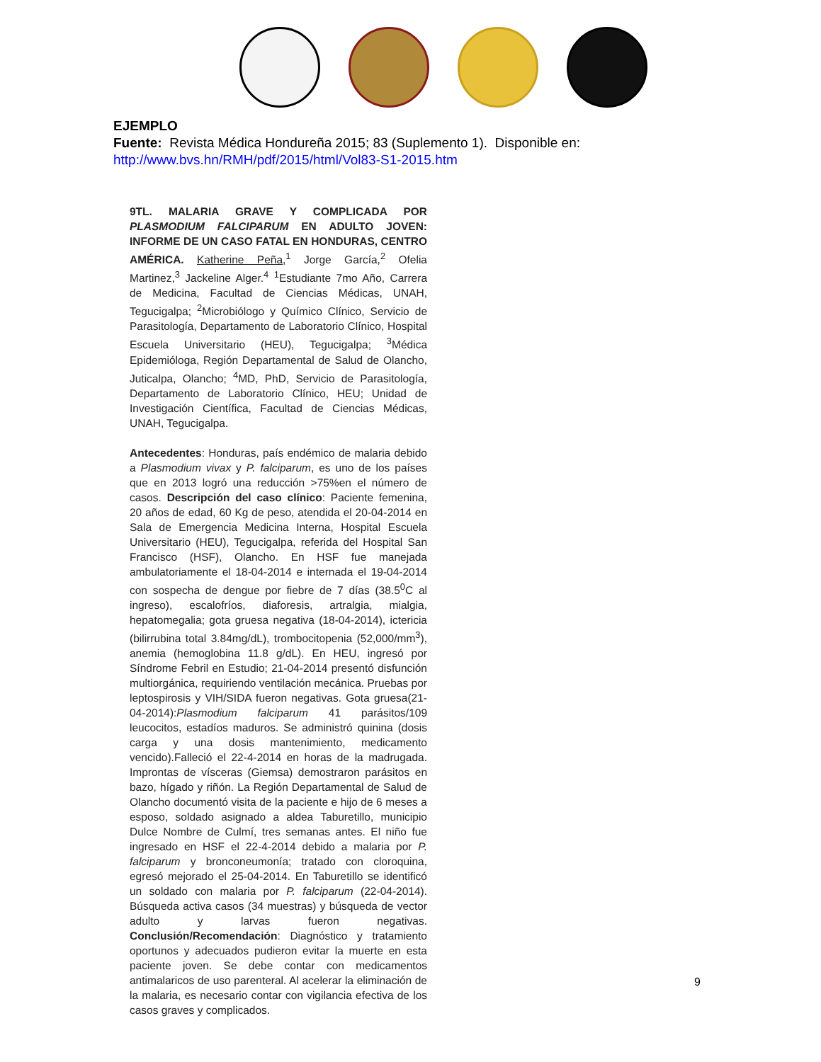EJEMPLO
Fuente: Revista Médica Hondureña 2015; 83 (Suplemento 1). Disponible en:
http://www.bvs.hn/RMH/pdf/2015/html/Vol83-S1-2015.htm
9TL. MALARIA GRAVE Y COMPLICADA POR PLASMODIUM FALCIPARUM EN ADULTO JOVEN: INFORME DE UN CASO FATAL EN HONDURAS, CENTRO AMÉRICA. Katherine Peña,<sup>1</sup> Jorge García,<sup>2</sup> Ofelia Martinez,<sup>3</sup> Jackeline Alger.<sup>4</sup> <sup>1</sup>Estudiante 7mo Año, Carrera de Medicina, Facultad de Ciencias Médicas, UNAH, Tegucigalpa; <sup>2</sup>Microbiólogo y Químico Clínico, Servicio de Parasitología, Departamento de Laboratorio Clínico, Hospital Escuela Universitario (HEU), Tegucigalpa; <sup>3</sup>Médica Epidemióloga, Región Departamental de Salud de Olancho, Juticalpa, Olancho; <sup>4</sup>MD, PhD, Servicio de Parasitología, Departamento de Laboratorio Clínico, HEU; Unidad de Investigación Científica, Facultad de Ciencias Médicas, UNAH, Tegucigalpa.
Antecedentes: Honduras, país endémico de malaria debido a Plasmodium vivax y P. falciparum, es uno de los países que en 2013 logró una reducción >75%en el número de casos. Descripción del caso clínico: Paciente femenina, 20 años de edad, 60 Kg de peso, atendida el 20-04-2014 en Sala de Emergencia Medicina Interna, Hospital Escuela Universitario (HEU), Tegucigalpa, referida del Hospital San Francisco (HSF), Olancho. En HSF fue manejada ambulatoriamente el 18-04-2014 e internada el 19-04-2014 con sospecha de dengue por fiebre de 7 días (38.5<sup>0</sup>C al ingreso), escalofríos, diaforesis, artralgia, mialgia, hepatomegalia; gota gruesa negativa (18-04-2014), ictericia (bilirrubina total 3.84mg/dL), trombocitopenia (52,000/mm<sup>3</sup>), anemia (hemoglobina 11.8 g/dL). En HEU, ingresó por Síndrome Febril en Estudio; 21-04-2014 presentó disfunción multiorgánica, requiriendo ventilación mecánica. Pruebas por leptospirosis y VIH/SIDA fueron negativas. Gota gruesa(21-04-2014):Plasmodium falciparum 41 parásitos/109 leucocitos, estadíos maduros. Se administró quinina (dosis carga y una dosis mantenimiento, medicamento vencido).Falleció el 22-4-2014 en horas de la madrugada. Improntas de vísceras (Giemsa) demostraron parásitos en bazo, hígado y riñón. La Región Departamental de Salud de Olancho documentó visita de la paciente e hijo de 6 meses a esposo, soldado asignado a aldea Taburetillo, municipio Dulce Nombre de Culmí, tres semanas antes. El niño fue ingresado en HSF el 22-4-2014 debido a malaria por P. falciparum y bronconeumonía; tratado con cloroquina, egresó mejorado el 25-04-2014. En Taburetillo se identificó un soldado con malaria por P. falciparum (22-04-2014). Búsqueda activa casos (34 muestras) y búsqueda de vector adulto y larvas fueron negativas. Conclusión/Recomendación: Diagnóstico y tratamiento oportunos y adecuados pudieron evitar la muerte en esta paciente joven. Se debe contar con medicamentos antimalaricos de uso parenteral. Al acelerar la eliminación de la malaria, es necesario contar con vigilancia efectiva de los casos graves y complicados.
9